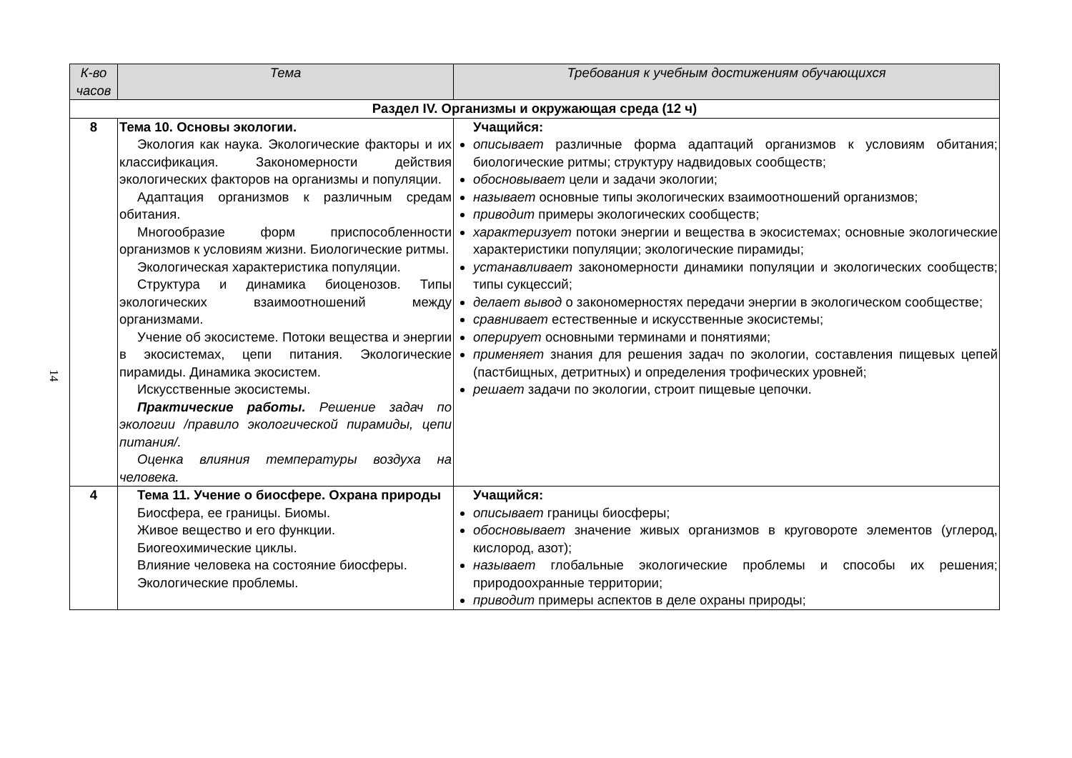14
| К-во часов | Тема | Требования к учебным достижениям обучающихся |
| --- | --- | --- |
| Раздел IV. Организмы и окружающая среда (12 ч) | | |
| 8 | Тема 10. Основы экологии. Экология как наука. Экологические факторы и их классификация. Закономерности действия экологических факторов на организмы и популяции. Адаптация организмов к различным средам обитания. Многообразие форм приспособленности организмов к условиям жизни. Биологические ритмы. Экологическая характеристика популяции. Структура и динамика биоценозов. Типы экологических взаимоотношений между организмами. Учение об экосистеме. Потоки вещества и энергии в экосистемах, цепи питания. Экологические пирамиды. Динамика экосистем. Искусственные экосистемы. Практические работы. Решение задач по экологии /правило экологической пирамиды, цепи питания/. Оценка влияния температуры воздуха на человека. | Учащийся: описывает различные форма адаптаций организмов к условиям обитания; биологические ритмы; структуру надвидовых сообществ; обосновывает цели и задачи экологии; называет основные типы экологических взаимоотношений организмов; приводит примеры экологических сообществ; характеризует потоки энергии и вещества в экосистемах; основные экологические характеристики популяции; экологические пирамиды; устанавливает закономерности динамики популяции и экологических сообществ; типы сукцессий; делает вывод о закономерностях передачи энергии в экологическом сообществе; сравнивает естественные и искусственные экосистемы; оперирует основными терминами и понятиями; применяет знания для решения задач по экологии, составления пищевых цепей (пастбищных, детритных) и определения трофических уровней; решает задачи по экологии, строит пищевые цепочки. |
| 4 | Тема 11. Учение о биосфере. Охрана природы Биосфера, ее границы. Биомы. Живое вещество и его функции. Биогеохимические циклы. Влияние человека на состояние биосферы. Экологические проблемы. | Учащийся: описывает границы биосферы; обосновывает значение живых организмов в круговороте элементов (углерод, кислород, азот); называет глобальные экологические проблемы и способы их решения; природоохранные территории; приводит примеры аспектов в деле охраны природы; |